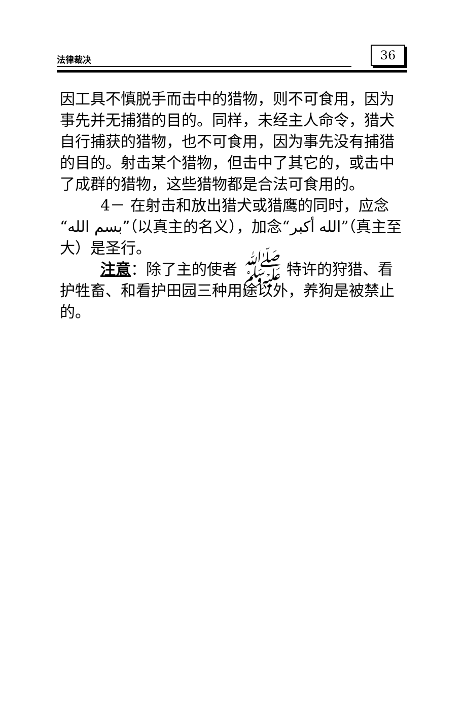法律裁决 36
因工具不慎脱手而击中的猎物，则不可食用，因为事先并无捕猎的目的。同样，未经主人命令，猎犬自行捕获的猎物，也不可食用，因为事先没有捕猎的目的。射击某个猎物，但击中了其它的，或击中了成群的猎物，这些猎物都是合法可食用的。
4－ 在射击和放出猎犬或猎鹰的同时，应念“بسم الله”（以真主的名义），加念“الله أكبر”（真主至大）是圣行。
注意：除了主的使者 ﷺ 特许的狩猎、看护牲畜、和看护田园三种用途以外，养狗是被禁止的。